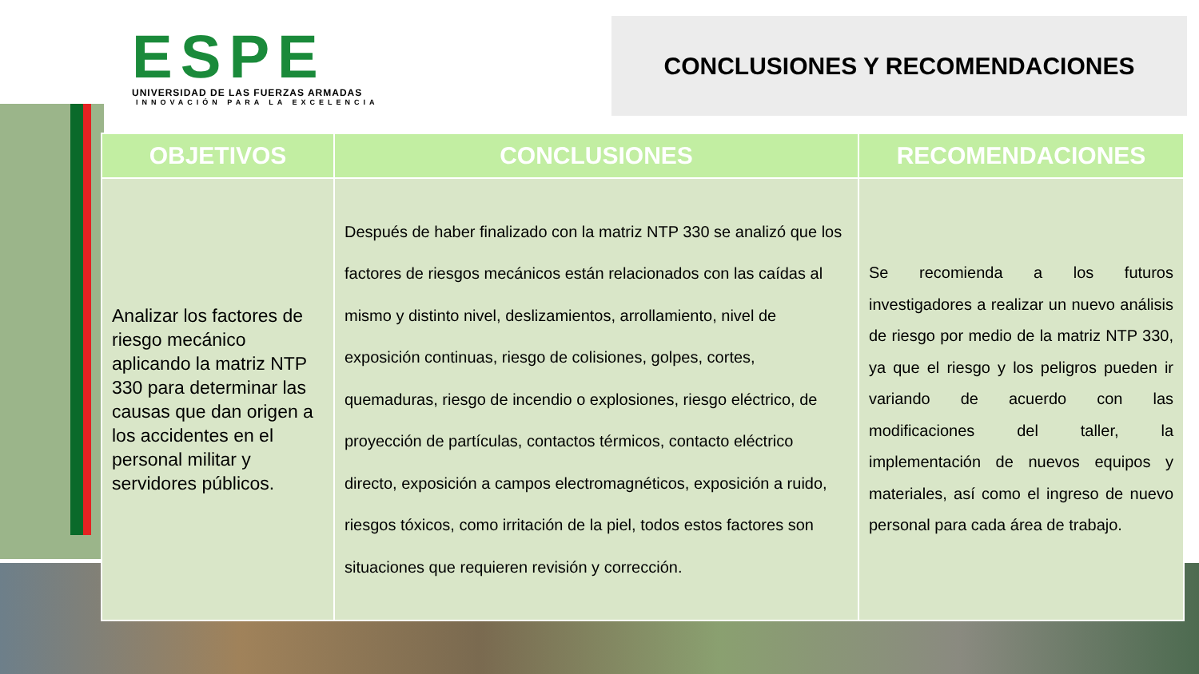ESPE
UNIVERSIDAD DE LAS FUERZAS ARMADAS
INNOVACIÓN PARA LA EXCELENCIA
CONCLUSIONES Y RECOMENDACIONES
| OBJETIVOS | CONCLUSIONES | RECOMENDACIONES |
| --- | --- | --- |
| Analizar los factores de riesgo mecánico aplicando la matriz NTP 330 para determinar las causas que dan origen a los accidentes en el personal militar y servidores públicos. | Después de haber finalizado con la matriz NTP 330 se analizó que los factores de riesgos mecánicos están relacionados con las caídas al mismo y distinto nivel, deslizamientos, arrollamiento, nivel de exposición continuas, riesgo de colisiones, golpes, cortes, quemaduras, riesgo de incendio o explosiones, riesgo eléctrico, de proyección de partículas, contactos térmicos, contacto eléctrico directo, exposición a campos electromagnéticos, exposición a ruido, riesgos tóxicos, como irritación de la piel, todos estos factores son situaciones que requieren revisión y corrección. | Se recomienda a los futuros investigadores a realizar un nuevo análisis de riesgo por medio de la matriz NTP 330, ya que el riesgo y los peligros pueden ir variando de acuerdo con las modificaciones del taller, la implementación de nuevos equipos y materiales, así como el ingreso de nuevo personal para cada área de trabajo. |